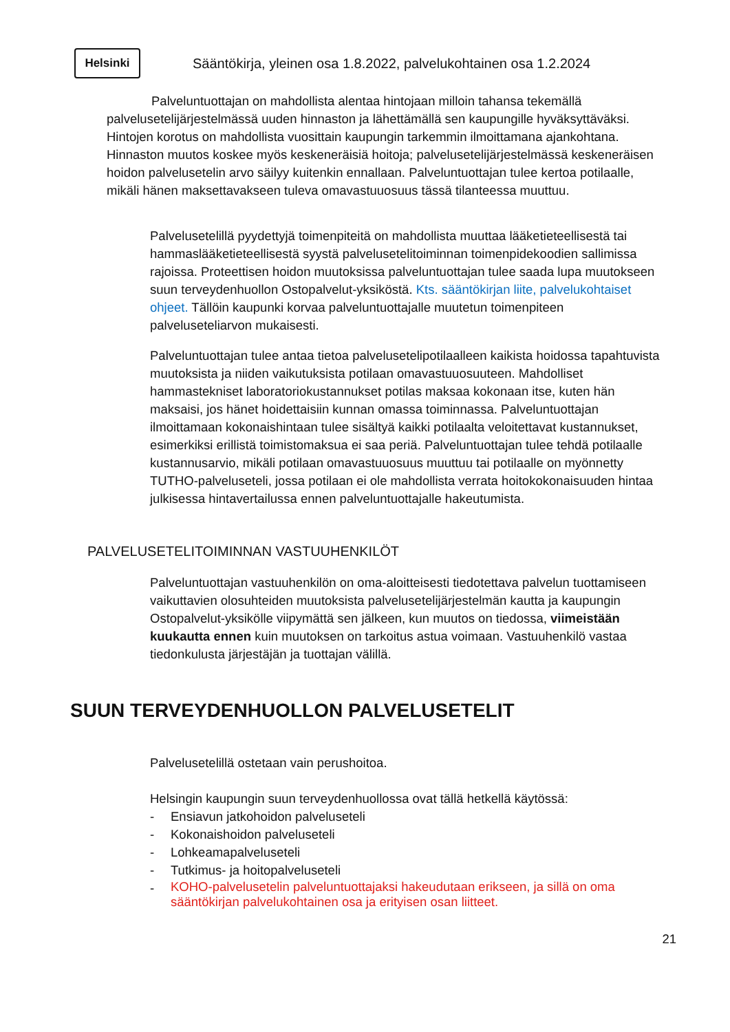Helsinki
Sääntökirja, yleinen osa 1.8.2022, palvelukohtainen osa 1.2.2024
Palveluntuottajan on mahdollista alentaa hintojaan milloin tahansa tekemällä palvelusetelijärjestelmässä uuden hinnaston ja lähettämällä sen kaupungille hyväksyttäväksi. Hintojen korotus on mahdollista vuosittain kaupungin tarkemmin ilmoittamana ajankohtana. Hinnaston muutos koskee myös keskeneräisiä hoitoja; palvelusetelijärjestelmässä keskeneräisen hoidon palvelusetelin arvo säilyy kuitenkin ennallaan. Palveluntuottajan tulee kertoa potilaalle, mikäli hänen maksettavakseen tuleva omavastuuosuus tässä tilanteessa muuttuu.
Palvelusetelillä pyydettyjä toimenpiteitä on mahdollista muuttaa lääketieteellisestä tai hammaslääketieteellisestä syystä palvelusetelitoiminnan toimenpidekoodien sallimissa rajoissa. Proteettisen hoidon muutoksissa palveluntuottajan tulee saada lupa muutokseen suun terveydenhuollon Ostopalvelut-yksiköstä. Kts. sääntökirjan liite, palvelukohtaiset ohjeet. Tällöin kaupunki korvaa palveluntuottajalle muutetun toimenpiteen palveluseteliarvon mukaisesti.
Palveluntuottajan tulee antaa tietoa palvelusetelipotilaalleen kaikista hoidossa tapahtuvista muutoksista ja niiden vaikutuksista potilaan omavastuuosuuteen. Mahdolliset hammastekniset laboratoriokustannukset potilas maksaa kokonaan itse, kuten hän maksaisi, jos hänet hoidettaisiin kunnan omassa toiminnassa. Palveluntuottajan ilmoittamaan kokonaishintaan tulee sisältyä kaikki potilaalta veloitettavat kustannukset, esimerkiksi erillistä toimistomaksua ei saa periä. Palveluntuottajan tulee tehdä potilaalle kustannusarvio, mikäli potilaan omavastuuosuus muuttuu tai potilaalle on myönnetty TUTHO-palveluseteli, jossa potilaan ei ole mahdollista verrata hoitokokonaisuuden hintaa julkisessa hintavertailussa ennen palveluntuottajalle hakeutumista.
PALVELUSETELITOIMINNAN VASTUUHENKILÖT
Palveluntuottajan vastuuhenkilön on oma-aloitteisesti tiedotettava palvelun tuottamiseen vaikuttavien olosuhteiden muutoksista palvelusetelijärjestelmän kautta ja kaupungin Ostopalvelut-yksikölle viipymättä sen jälkeen, kun muutos on tiedossa, viimeistään kuukautta ennen kuin muutoksen on tarkoitus astua voimaan. Vastuuhenkilö vastaa tiedonkulusta järjestäjän ja tuottajan välillä.
SUUN TERVEYDENHUOLLON PALVELUSETELIT
Palvelusetelillä ostetaan vain perushoitoa.
Helsingin kaupungin suun terveydenhuollossa ovat tällä hetkellä käytössä:
- Ensiavun jatkohoidon palveluseteli
- Kokonaishoidon palveluseteli
- Lohkeamapalveluseteli
- Tutkimus- ja hoitopalveluseteli
- KOHO-palvelusetelin palveluntuottajaksi hakeudutaan erikseen, ja sillä on oma sääntökirjan palvelukohtainen osa ja erityisen osan liitteet.
21